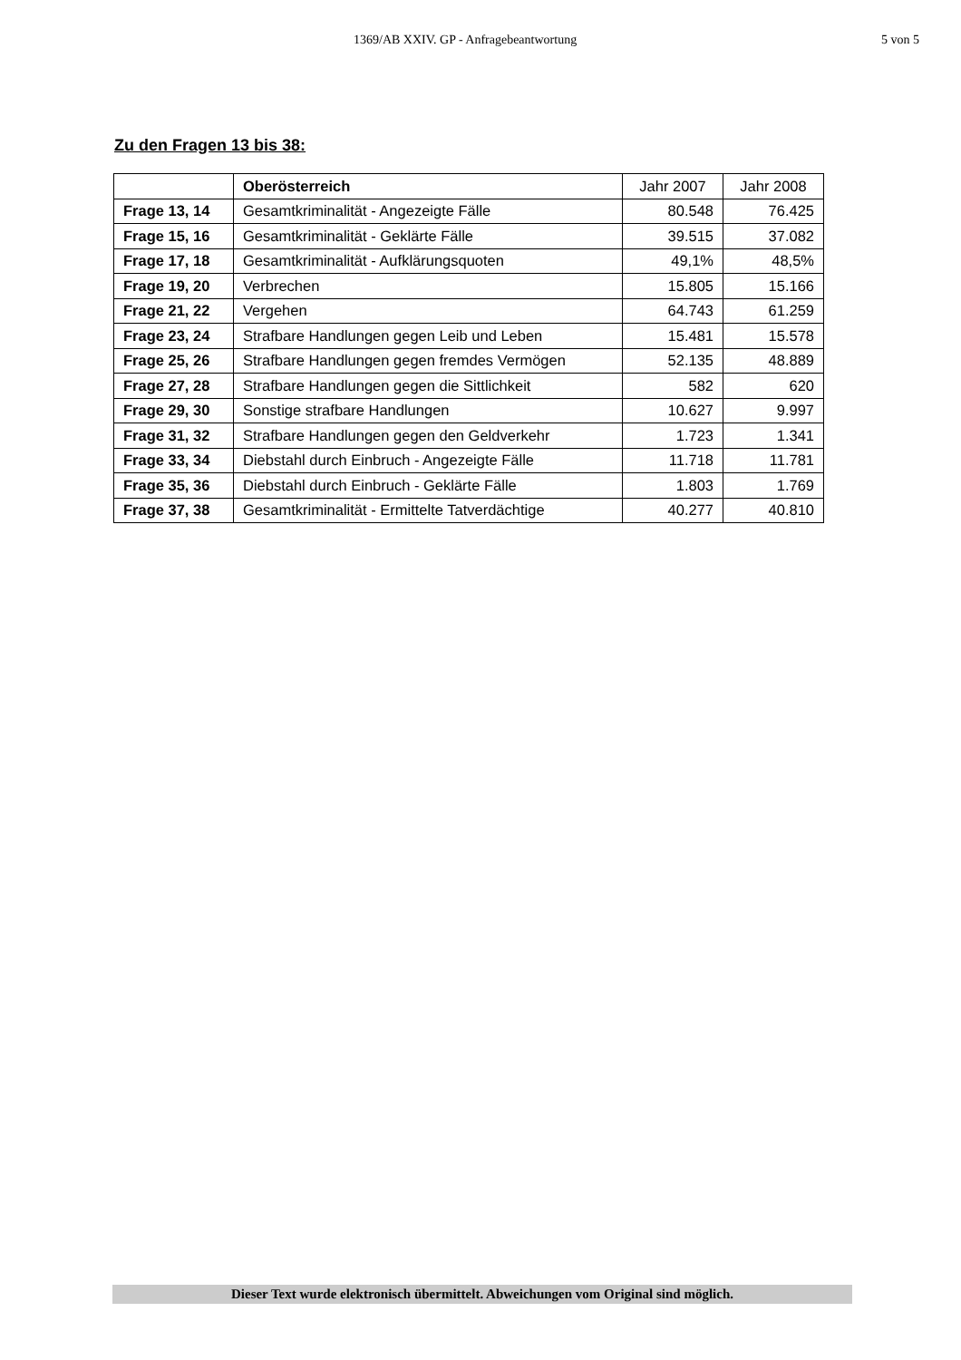1369/AB XXIV. GP - Anfragebeantwortung 5 von 5
Zu den Fragen 13 bis 38:
| | Oberösterreich | Jahr 2007 | Jahr 2008 |
| Frage 13, 14 | Gesamtkriminalität - Angezeigte Fälle | 80.548 | 76.425 |
| Frage 15, 16 | Gesamtkriminalität - Geklärte Fälle | 39.515 | 37.082 |
| Frage 17, 18 | Gesamtkriminalität - Aufklärungsquoten | 49,1% | 48,5% |
| Frage 19, 20 | Verbrechen | 15.805 | 15.166 |
| Frage 21, 22 | Vergehen | 64.743 | 61.259 |
| Frage 23, 24 | Strafbare Handlungen gegen Leib und Leben | 15.481 | 15.578 |
| Frage 25, 26 | Strafbare Handlungen gegen fremdes Vermögen | 52.135 | 48.889 |
| Frage 27, 28 | Strafbare Handlungen gegen die Sittlichkeit | 582 | 620 |
| Frage 29, 30 | Sonstige strafbare Handlungen | 10.627 | 9.997 |
| Frage 31, 32 | Strafbare Handlungen gegen den Geldverkehr | 1.723 | 1.341 |
| Frage 33, 34 | Diebstahl durch Einbruch - Angezeigte Fälle | 11.718 | 11.781 |
| Frage 35, 36 | Diebstahl durch Einbruch - Geklärte Fälle | 1.803 | 1.769 |
| Frage 37, 38 | Gesamtkriminalität - Ermittelte Tatverdächtige | 40.277 | 40.810 |
Dieser Text wurde elektronisch übermittelt. Abweichungen vom Original sind möglich.